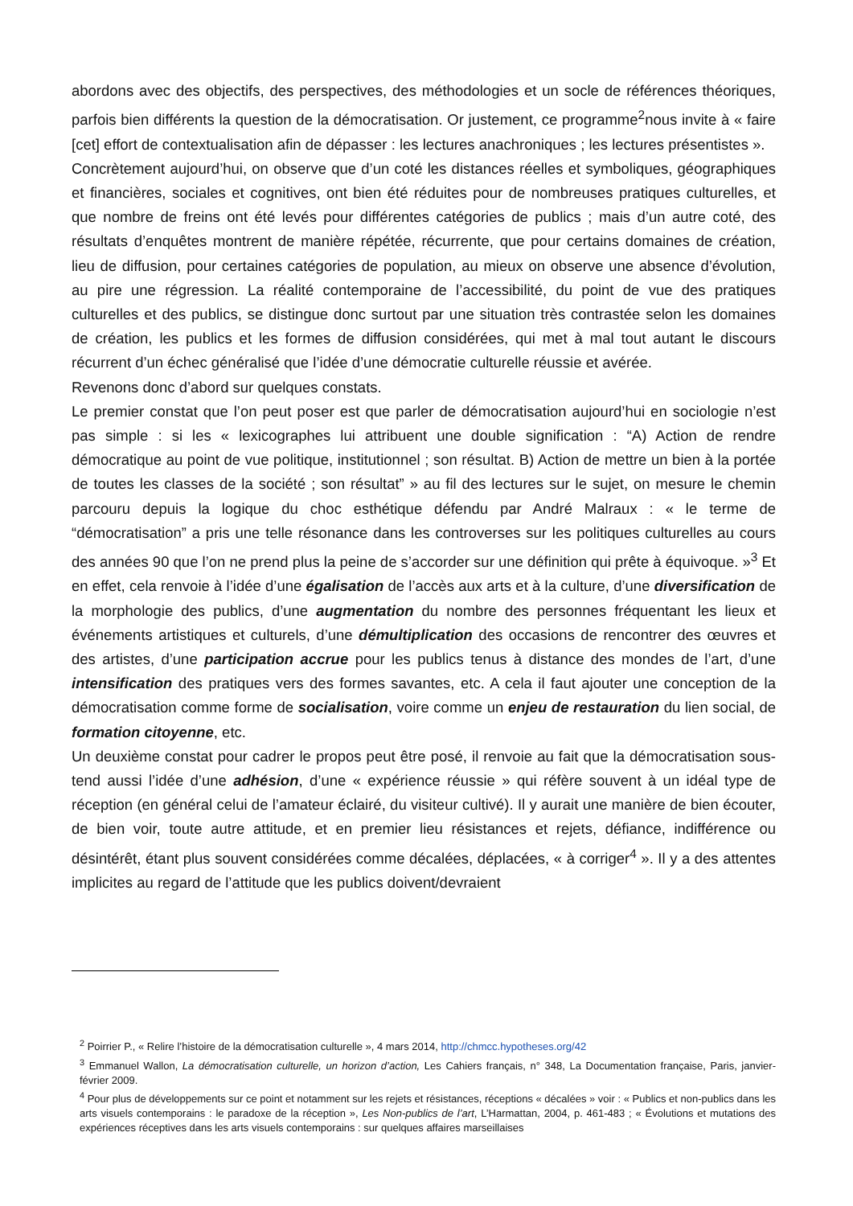abordons avec des objectifs, des perspectives, des méthodologies et un socle de références théoriques, parfois bien différents la question de la démocratisation. Or justement, ce programme<sup>2</sup>nous invite à « faire [cet] effort de contextualisation afin de dépasser : les lectures anachroniques ; les lectures présentistes ».
Concrètement aujourd’hui, on observe que d’un coté les distances réelles et symboliques, géographiques et financières, sociales et cognitives, ont bien été réduites pour de nombreuses pratiques culturelles, et que nombre de freins ont été levés pour différentes catégories de publics ; mais d’un autre coté, des résultats d’enquêtes montrent de manière répétée, récurrente, que pour certains domaines de création, lieu de diffusion, pour certaines catégories de population, au mieux on observe une absence d’évolution, au pire une régression. La réalité contemporaine de l’accessibilité, du point de vue des pratiques culturelles et des publics, se distingue donc surtout par une situation très contrastée selon les domaines de création, les publics et les formes de diffusion considérées, qui met à mal tout autant le discours récurrent d’un échec généralisé que l’idée d’une démocratie culturelle réussie et avérée.
Revenons donc d’abord sur quelques constats.
Le premier constat que l’on peut poser est que parler de démocratisation aujourd’hui en sociologie n’est pas simple : si les « lexicographes lui attribuent une double signification : “A) Action de rendre démocratique au point de vue politique, institutionnel ; son résultat. B) Action de mettre un bien à la portée de toutes les classes de la société ; son résultat” » au fil des lectures sur le sujet, on mesure le chemin parcouru depuis la logique du choc esthétique défendu par André Malraux : « le terme de “démocratisation” a pris une telle résonance dans les controverses sur les politiques culturelles au cours des années 90 que l’on ne prend plus la peine de s’accorder sur une définition qui prête à équivoque. »<sup>3</sup> Et en effet, cela renvoie à l’idée d’une égalisation de l’accès aux arts et à la culture, d’une diversification de la morphologie des publics, d’une augmentation du nombre des personnes fréquentant les lieux et événements artistiques et culturels, d’une démultiplication des occasions de rencontrer des œuvres et des artistes, d’une participation accrue pour les publics tenus à distance des mondes de l’art, d’une intensification des pratiques vers des formes savantes, etc. A cela il faut ajouter une conception de la démocratisation comme forme de socialisation, voire comme un enjeu de restauration du lien social, de formation citoyenne, etc.
Un deuxième constat pour cadrer le propos peut être posé, il renvoie au fait que la démocratisation sous-tend aussi l’idée d’une adhésion, d’une « expérience réussie » qui réfère souvent à un idéal type de réception (en général celui de l’amateur éclairé, du visiteur cultivé). Il y aurait une manière de bien écouter, de bien voir, toute autre attitude, et en premier lieu résistances et rejets, défiance, indifférence ou désintérêt, étant plus souvent considérées comme décalées, déplacées, « à corriger<sup>4</sup> ». Il y a des attentes implicites au regard de l’attitude que les publics doivent/devraient
<sup>2</sup> Poirrier P., « Relire l’histoire de la démocratisation culturelle », 4 mars 2014, http://chmcc.hypotheses.org/42
<sup>3</sup> Emmanuel Wallon, La démocratisation culturelle, un horizon d’action, Les Cahiers français, n° 348, La Documentation française, Paris, janvier-février 2009.
<sup>4</sup> Pour plus de développements sur ce point et notamment sur les rejets et résistances, réceptions « décalées » voir : « Publics et non-publics dans les arts visuels contemporains : le paradoxe de la réception », Les Non-publics de l’art, L’Harmattan, 2004, p. 461-483 ; « Évolutions et mutations des expériences réceptives dans les arts visuels contemporains : sur quelques affaires marseillaises